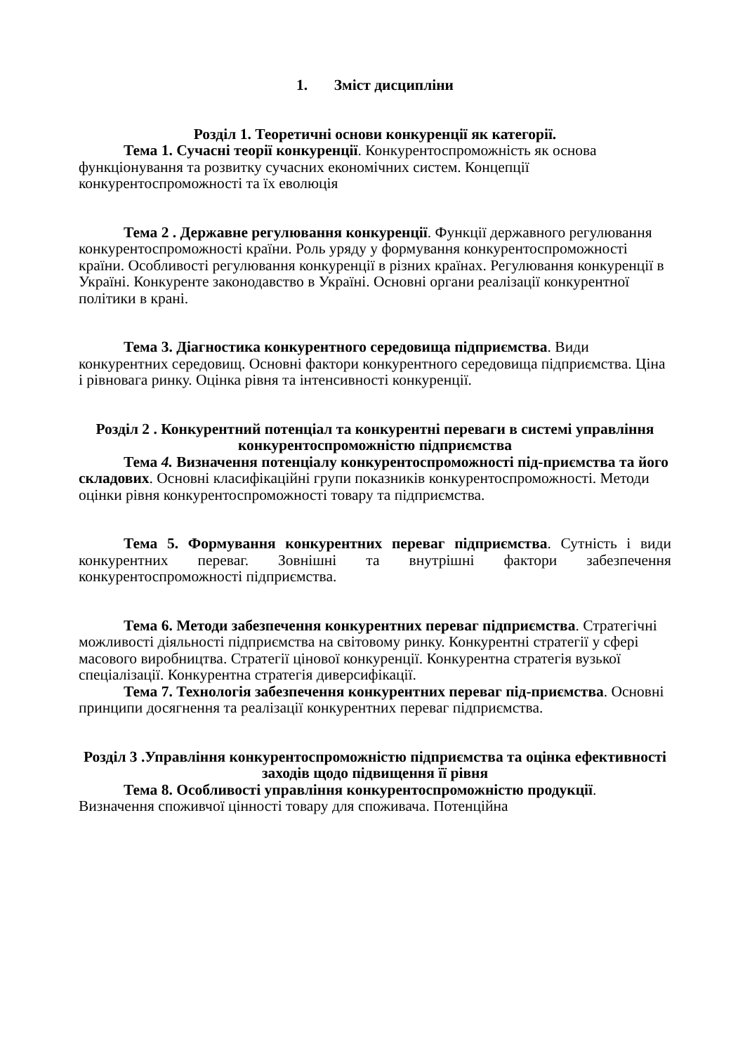1. Зміст дисципліни
Розділ 1. Теоретичні основи конкуренції як категорії.
Тема 1. Сучасні теорії конкуренції. Конкурентоспроможність як основа функціонування та розвитку сучасних економічних систем. Концепції конкурентоспроможності та їх еволюція
Тема 2 . Державне регулювання конкуренції. Функції державного регулювання конкурентоспроможності країни. Роль уряду у формування конкурентоспроможності країни. Особливості регулювання конкуренції в різних країнах. Регулювання конкуренції в Україні. Конкуренте законодавство в Україні. Основні органи реалізації конкурентної політики в крані.
Тема 3. Діагностика конкурентного середовища підприємства. Види конкурентних середовищ. Основні фактори конкурентного середовища підприємства. Ціна і рівновага ринку. Оцінка рівня та інтенсивності конкуренції.
Розділ 2 . Конкурентний потенціал та конкурентні переваги в системі управління конкурентоспроможністю підприємства
Тема 4. Визначення потенціалу конкурентоспроможності під-приємства та його складових. Основні класифікаційні групи показників конкурентоспроможності. Методи оцінки рівня конкурентоспроможності товару та підприємства.
Тема 5. Формування конкурентних переваг підприємства. Сутність і види конкурентних переваг. Зовнішні та внутрішні фактори забезпечення конкурентоспроможності підприємства.
Тема 6. Методи забезпечення конкурентних переваг підприємства. Стратегічні можливості діяльності підприємства на світовому ринку. Конкурентні стратегії у сфері масового виробництва. Стратегії цінової конкуренції. Конкурентна стратегія вузької спеціалізації. Конкурентна стратегія диверсифікації.
Тема 7. Технологія забезпечення конкурентних переваг під-приємства. Основні принципи досягнення та реалізації конкурентних переваг підприємства.
Розділ 3 .Управління конкурентоспроможністю підприємства та оцінка ефективності заходів щодо підвищення її рівня
Тема 8. Особливості управління конкурентоспроможністю продукції. Визначення споживчої цінності товару для споживача. Потенційна